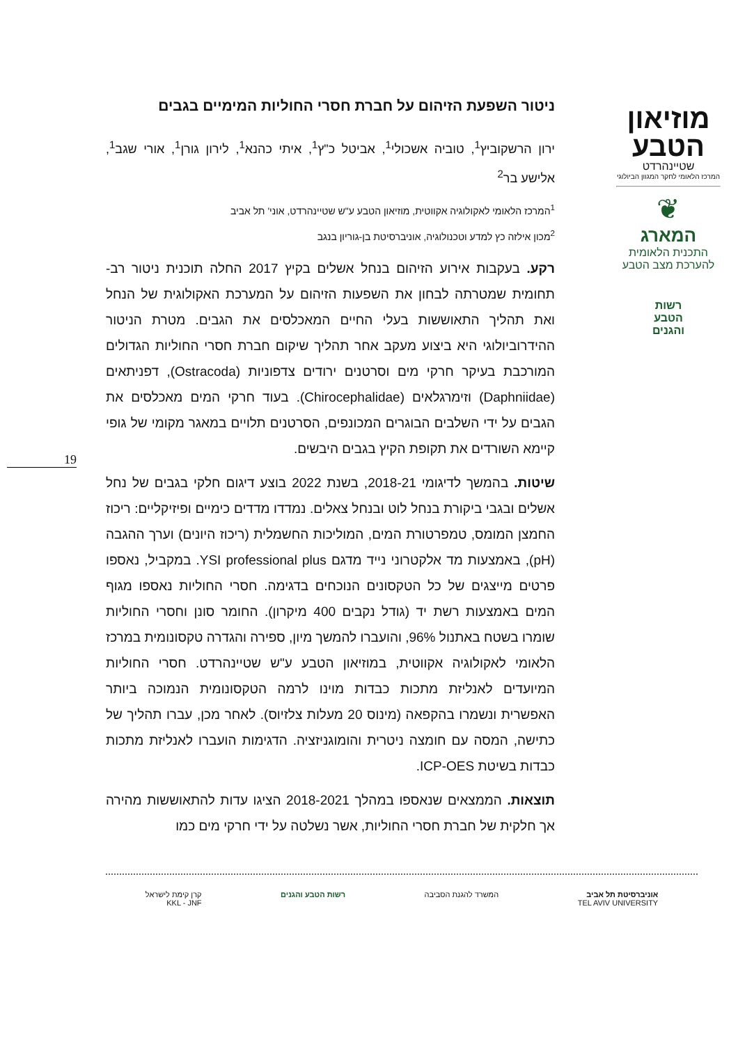מוזיאון
הטבע
שטיינהרדט
המרכז הלאומי לחקר המגוון הביולוגי
❦
המארג
התכנית הלאומית
להערכת מצב הטבע
רשות
הטבע
והגנים
ניטור השפעת הזיהום על חברת חסרי החוליות המימיים בגבים
ירון הרשקוביץ<sup>1</sup>, טוביה אשכולי<sup>1</sup>, אביטל כ"ץ<sup>1</sup>, איתי כהנא<sup>1</sup>, לירון גורן<sup>1</sup>, אורי שגב<sup>1</sup>, אלישע בר<sup>2</sup>
<sup>1</sup> המרכז הלאומי לאקולוגיה אקווטית, מוזיאון הטבע ע"ש שטיינהרדט, אוני' תל אביב
<sup>2</sup> מכון אילזה כץ למדע וטכנולוגיה, אוניברסיטת בן-גוריון בנגב
רקע. בעקבות אירוע הזיהום בנחל אשלים בקיץ 2017 החלה תוכנית ניטור רב-תחומית שמטרתה לבחון את השפעות הזיהום על המערכת האקולוגית של הנחל ואת תהליך התאוששות בעלי החיים המאכלסים את הגבים. מטרת הניטור ההידרוביולוגי היא ביצוע מעקב אחר תהליך שיקום חברת חסרי החוליות הגדולים המורכבת בעיקר חרקי מים וסרטנים ירודים צדפוניות (Ostracoda), דפניתאים (Daphniidae) וזימרגלאים (Chirocephalidae). בעוד חרקי המים מאכלסים את הגבים על ידי השלבים הבוגרים המכונפים, הסרטנים תלויים במאגר מקומי של גופי קיימא השורדים את תקופת הקיץ בגבים היבשים.
שיטות. בהמשך לדיגומי 2018-21, בשנת 2022 בוצע דיגום חלקי בגבים של נחל אשלים ובגבי ביקורת בנחל לוט ובנחל צאלים. נמדדו מדדים כימיים ופיזיקליים: ריכוז החמצן המומס, טמפרטורת המים, המוליכות החשמלית (ריכוז היונים) וערך ההגבה (pH), באמצעות מד אלקטרוני נייד מדגם YSI professional plus. במקביל, נאספו פרטים מייצגים של כל הטקסונים הנוכחים בדגימה. חסרי החוליות נאספו מגוף המים באמצעות רשת יד (גודל נקבים 400 מיקרון). החומר סונן וחסרי החוליות שומרו בשטח באתנול 96%, והועברו להמשך מיון, ספירה והגדרה טקסונומית במרכז הלאומי לאקולוגיה אקווטית, במוזיאון הטבע ע"ש שטיינהרדט. חסרי החוליות המיועדים לאנליזת מתכות כבדות מוינו לרמה הטקסונומית הנמוכה ביותר האפשרית ונשמרו בהקפאה (מינוס 20 מעלות צלזיוס). לאחר מכן, עברו תהליך של כתישה, המסה עם חומצה ניטרית והומוגניזציה. הדגימות הועברו לאנליזת מתכות כבדות בשיטת ICP-OES.
תוצאות. הממצאים שנאספו במהלך 2018-2021 הציגו עדות להתאוששות מהירה אך חלקית של חברת חסרי החוליות, אשר נשלטה על ידי חרקי מים כמו
19
אוניברסיטת תל אביב
TEL AVIV UNIVERSITY
המשרד להגנת הסביבה רשות הטבע והגנים קרן קימת לישראל
KKL - JNF